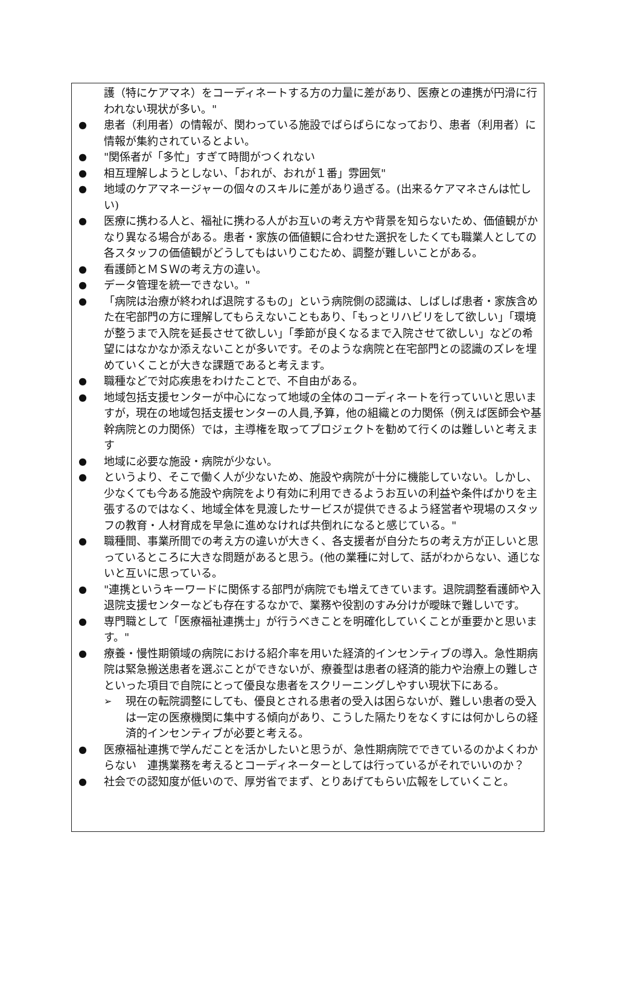護（特にケアマネ）をコーディネートする方の力量に差があり、医療との連携が円滑に行われない現状が多い。"
● 患者（利用者）の情報が、関わっている施設でばらばらになっており、患者（利用者）に情報が集約されているとよい。
● "関係者が「多忙」すぎて時間がつくれない
● 相互理解しようとしない、「おれが、おれが１番」雰囲気"
● 地域のケアマネージャーの個々のスキルに差があり過ぎる。(出来るケアマネさんは忙しい)
● 医療に携わる人と、福祉に携わる人がお互いの考え方や背景を知らないため、価値観がかなり異なる場合がある。患者・家族の価値観に合わせた選択をしたくても職業人としての各スタッフの価値観がどうしてもはいりこむため、調整が難しいことがある。
● 看護師とＭＳＷの考え方の違い。
● データ管理を統一できない。"
● 「病院は治療が終われば退院するもの」という病院側の認識は、しばしば患者・家族含めた在宅部門の方に理解してもらえないこともあり、「もっとリハビリをして欲しい」「環境が整うまで入院を延長させて欲しい」「季節が良くなるまで入院させて欲しい」などの希望にはなかなか添えないことが多いです。そのような病院と在宅部門との認識のズレを埋めていくことが大きな課題であると考えます。
● 職種などで対応疾患をわけたことで、不自由がある。
● 地域包括支援センターが中心になって地域の全体のコーディネートを行っていいと思いますが，現在の地域包括支援センターの人員,予算，他の組織との力関係（例えば医師会や基幹病院との力関係）では，主導権を取ってプロジェクトを勧めて行くのは難しいと考えます
● 地域に必要な施設・病院が少ない。
● というより、そこで働く人が少ないため、施設や病院が十分に機能していない。しかし、少なくても今ある施設や病院をより有効に利用できるようお互いの利益や条件ばかりを主張するのではなく、地域全体を見渡したサービスが提供できるよう経営者や現場のスタッフの教育・人材育成を早急に進めなければ共倒れになると感じている。"
● 職種間、事業所間での考え方の違いが大きく、各支援者が自分たちの考え方が正しいと思っているところに大きな問題があると思う。(他の業種に対して、話がわからない、通じないと互いに思っている。
● "連携というキーワードに関係する部門が病院でも増えてきています。退院調整看護師や入退院支援センターなども存在するなかで、業務や役割のすみ分けが曖昧で難しいです。
● 専門職として「医療福祉連携士」が行うべきことを明確化していくことが重要かと思います。"
● 療養・慢性期領域の病院における紹介率を用いた経済的インセンティブの導入。急性期病院は緊急搬送患者を選ぶことができないが、療養型は患者の経済的能力や治療上の難しさといった項目で自院にとって優良な患者をスクリーニングしやすい現状下にある。
➢ 現在の転院調整にしても、優良とされる患者の受入は困らないが、難しい患者の受入は一定の医療機関に集中する傾向があり、こうした隔たりをなくすには何かしらの経済的インセンティブが必要と考える。
● 医療福祉連携で学んだことを活かしたいと思うが、急性期病院でできているのかよくわからない　連携業務を考えるとコーディネーターとしては行っているがそれでいいのか？
● 社会での認知度が低いので、厚労省でまず、とりあげてもらい広報をしていくこと。